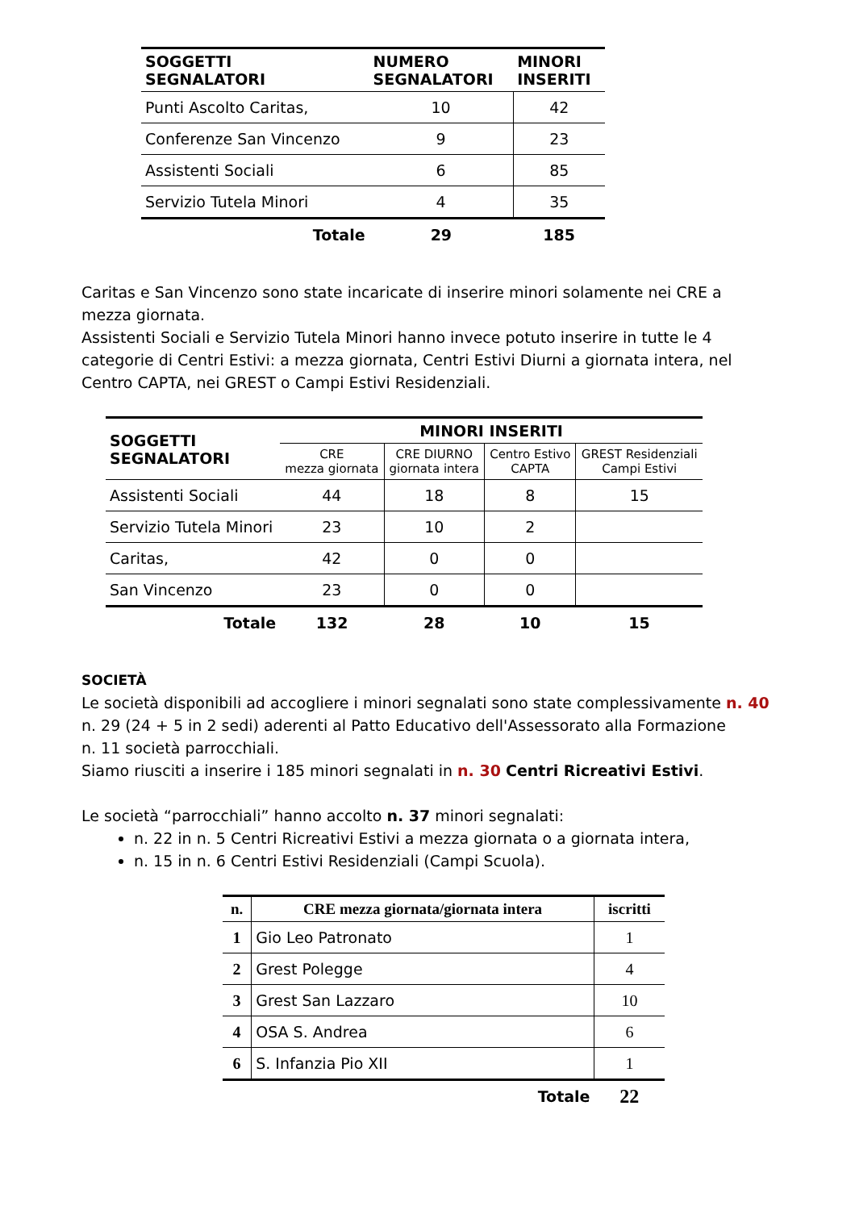| SOGGETTI SEGNALATORI | NUMERO SEGNALATORI | MINORI INSERITI |
| --- | --- | --- |
| Punti Ascolto Caritas, | 10 | 42 |
| Conferenze San Vincenzo | 9 | 23 |
| Assistenti Sociali | 6 | 85 |
| Servizio Tutela Minori | 4 | 35 |
| Totale | 29 | 185 |
Caritas e San Vincenzo sono state incaricate di inserire minori solamente nei CRE a mezza giornata.
Assistenti Sociali e Servizio Tutela Minori hanno invece potuto inserire in tutte le 4 categorie di Centri Estivi: a mezza giornata, Centri Estivi Diurni a giornata intera, nel Centro CAPTA, nei GREST o Campi Estivi Residenziali.
| SOGGETTI SEGNALATORI | MINORI INSERITI | | | |
| --- | --- | --- | --- | --- |
| | CRE mezza giornata | CRE DIURNO giornata intera | Centro Estivo CAPTA | GREST Residenziali Campi Estivi |
| Assistenti Sociali | 44 | 18 | 8 | 15 |
| Servizio Tutela Minori | 23 | 10 | 2 | |
| Caritas, | 42 | 0 | 0 | |
| San Vincenzo | 23 | 0 | 0 | |
| Totale | 132 | 28 | 10 | 15 |
SOCIETÀ
Le società disponibili ad accogliere i minori segnalati sono state complessivamente n. 40
n. 29 (24 + 5 in 2 sedi) aderenti al Patto Educativo dell'Assessorato alla Formazione
n. 11 società parrocchiali.
Siamo riusciti a inserire i 185 minori segnalati in n. 30 Centri Ricreativi Estivi.
Le società “parrocchiali” hanno accolto n. 37 minori segnalati:
n. 22 in n. 5 Centri Ricreativi Estivi a mezza giornata o a giornata intera,
n. 15 in n. 6 Centri Estivi Residenziali (Campi Scuola).
| n. | CRE mezza giornata/giornata intera | iscritti |
| --- | --- | --- |
| 1 | Gio Leo Patronato | 1 |
| 2 | Grest Polegge | 4 |
| 3 | Grest San Lazzaro | 10 |
| 4 | OSA S. Andrea | 6 |
| 6 | S. Infanzia Pio XII | 1 |
| | Totale | 22 |